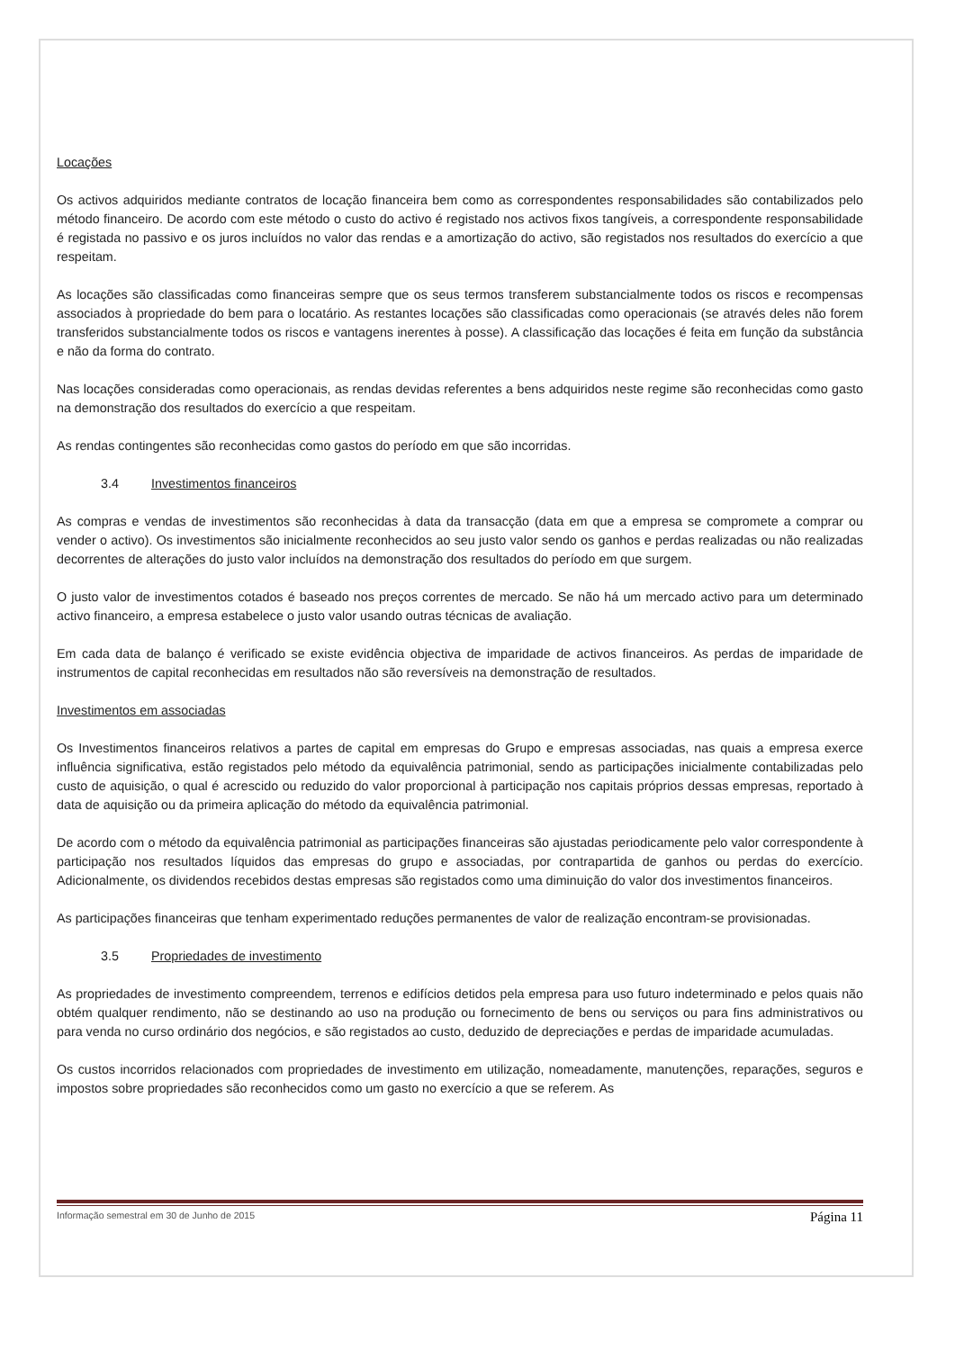Locações
Os activos adquiridos mediante contratos de locação financeira bem como as correspondentes responsabilidades são contabilizados pelo método financeiro. De acordo com este método o custo do activo é registado nos activos fixos tangíveis, a correspondente responsabilidade é registada no passivo e os juros incluídos no valor das rendas e a amortização do activo, são registados nos resultados do exercício a que respeitam.
As locações são classificadas como financeiras sempre que os seus termos transferem substancialmente todos os riscos e recompensas associados à propriedade do bem para o locatário. As restantes locações são classificadas como operacionais (se através deles não forem transferidos substancialmente todos os riscos e vantagens inerentes à posse). A classificação das locações é feita em função da substância e não da forma do contrato.
Nas locações consideradas como operacionais, as rendas devidas referentes a bens adquiridos neste regime são reconhecidas como gasto na demonstração dos resultados do exercício a que respeitam.
As rendas contingentes são reconhecidas como gastos do período em que são incorridas.
3.4 Investimentos financeiros
As compras e vendas de investimentos são reconhecidas à data da transacção (data em que a empresa se compromete a comprar ou vender o activo). Os investimentos são inicialmente reconhecidos ao seu justo valor sendo os ganhos e perdas realizadas ou não realizadas decorrentes de alterações do justo valor incluídos na demonstração dos resultados do período em que surgem.
O justo valor de investimentos cotados é baseado nos preços correntes de mercado. Se não há um mercado activo para um determinado activo financeiro, a empresa estabelece o justo valor usando outras técnicas de avaliação.
Em cada data de balanço é verificado se existe evidência objectiva de imparidade de activos financeiros. As perdas de imparidade de instrumentos de capital reconhecidas em resultados não são reversíveis na demonstração de resultados.
Investimentos em associadas
Os Investimentos financeiros relativos a partes de capital em empresas do Grupo e empresas associadas, nas quais a empresa exerce influência significativa, estão registados pelo método da equivalência patrimonial, sendo as participações inicialmente contabilizadas pelo custo de aquisição, o qual é acrescido ou reduzido do valor proporcional à participação nos capitais próprios dessas empresas, reportado à data de aquisição ou da primeira aplicação do método da equivalência patrimonial.
De acordo com o método da equivalência patrimonial as participações financeiras são ajustadas periodicamente pelo valor correspondente à participação nos resultados líquidos das empresas do grupo e associadas, por contrapartida de ganhos ou perdas do exercício. Adicionalmente, os dividendos recebidos destas empresas são registados como uma diminuição do valor dos investimentos financeiros.
As participações financeiras que tenham experimentado reduções permanentes de valor de realização encontram-se provisionadas.
3.5 Propriedades de investimento
As propriedades de investimento compreendem, terrenos e edifícios detidos pela empresa para uso futuro indeterminado e pelos quais não obtém qualquer rendimento, não se destinando ao uso na produção ou fornecimento de bens ou serviços ou para fins administrativos ou para venda no curso ordinário dos negócios, e são registados ao custo, deduzido de depreciações e perdas de imparidade acumuladas.
Os custos incorridos relacionados com propriedades de investimento em utilização, nomeadamente, manutenções, reparações, seguros e impostos sobre propriedades são reconhecidos como um gasto no exercício a que se referem. As
Informação semestral em 30 de Junho de 2015 Página 11